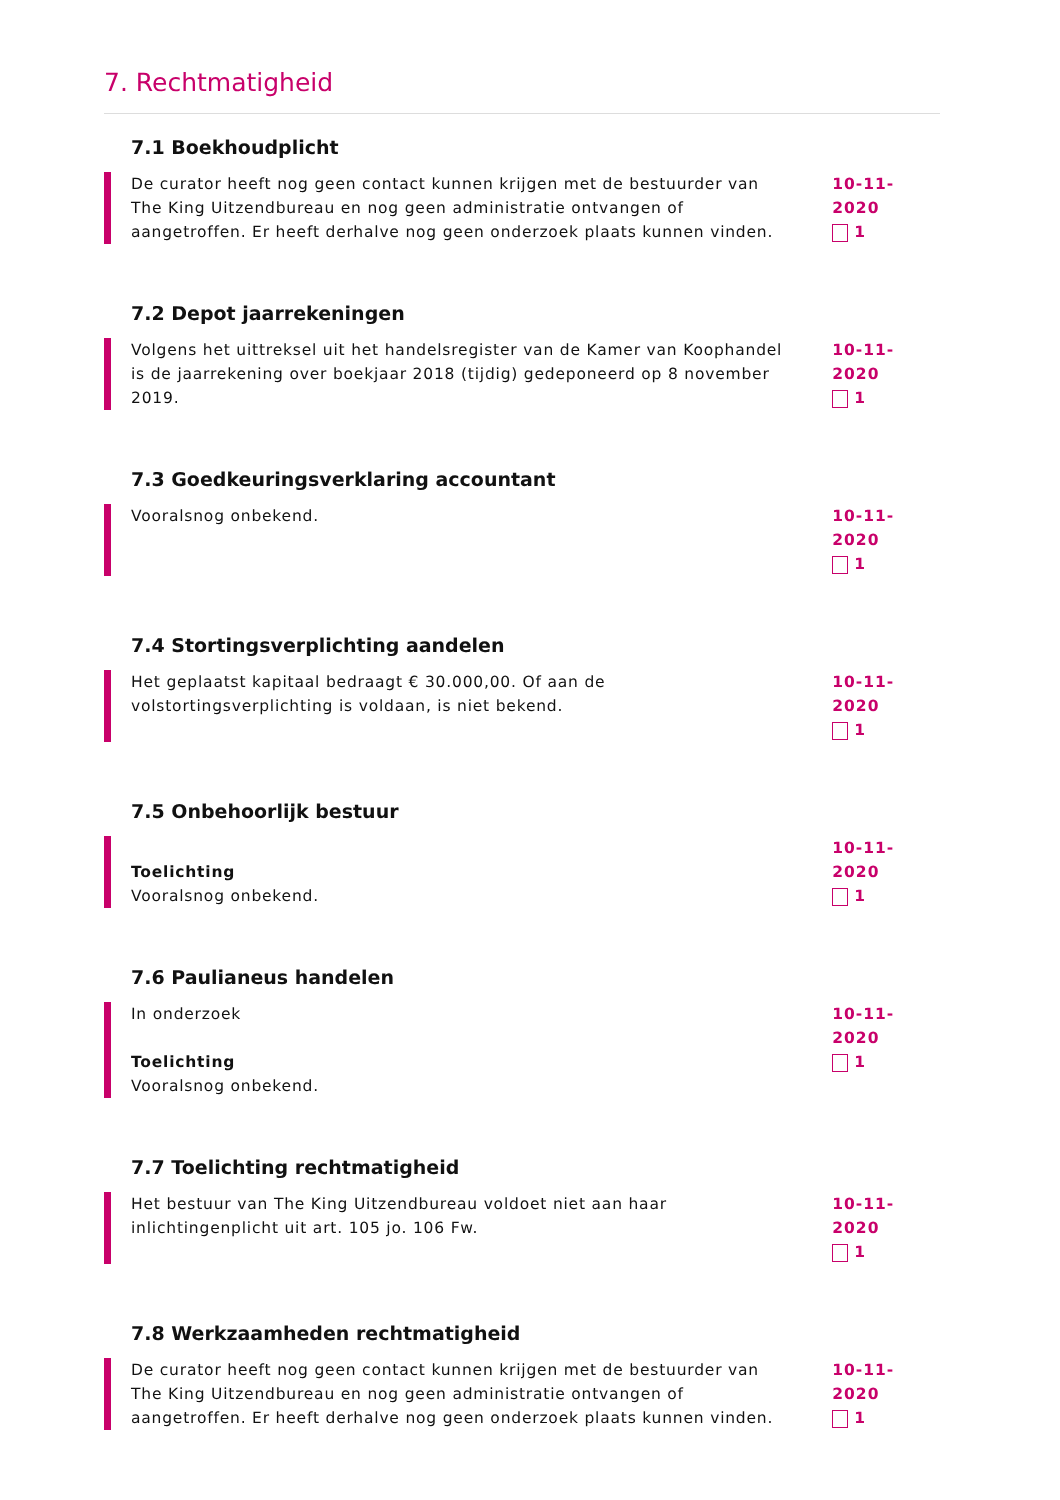7. Rechtmatigheid
7.1 Boekhoudplicht
De curator heeft nog geen contact kunnen krijgen met de bestuurder van The King Uitzendbureau en nog geen administratie ontvangen of aangetroffen. Er heeft derhalve nog geen onderzoek plaats kunnen vinden.
10-11-2020
1
7.2 Depot jaarrekeningen
Volgens het uittreksel uit het handelsregister van de Kamer van Koophandel is de jaarrekening over boekjaar 2018 (tijdig) gedeponeerd op 8 november 2019.
10-11-2020
1
7.3 Goedkeuringsverklaring accountant
Vooralsnog onbekend. 10-11-2020
1
7.4 Stortingsverplichting aandelen
Het geplaatst kapitaal bedraagt € 30.000,00. Of aan de volstortingsverplichting is voldaan, is niet bekend.
10-11-2020
1
7.5 Onbehoorlijk bestuur
Toelichting
Vooralsnog onbekend.
10-11-2020
1
7.6 Paulianeus handelen
In onderzoek
Toelichting
Vooralsnog onbekend.
10-11-2020
1
7.7 Toelichting rechtmatigheid
Het bestuur van The King Uitzendbureau voldoet niet aan haar inlichtingenplicht uit art. 105 jo. 106 Fw.
10-11-2020
1
7.8 Werkzaamheden rechtmatigheid
De curator heeft nog geen contact kunnen krijgen met de bestuurder van The King Uitzendbureau en nog geen administratie ontvangen of aangetroffen. Er heeft derhalve nog geen onderzoek plaats kunnen vinden.
10-11-2020
1